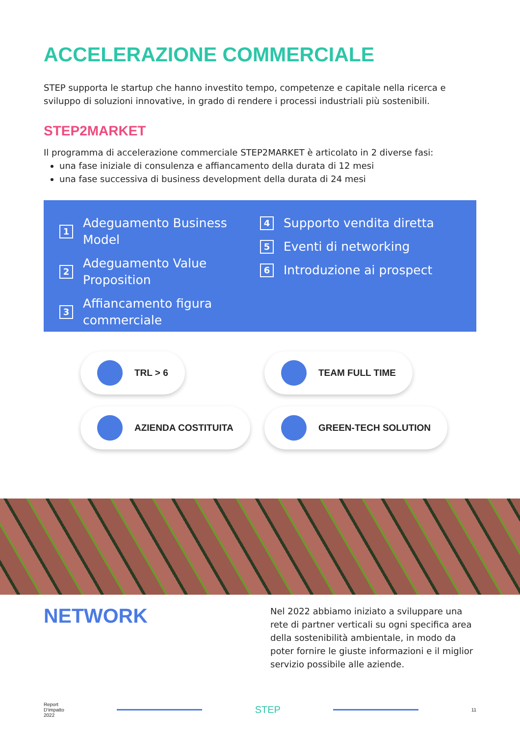ACCELERAZIONE COMMERCIALE
STEP supporta le startup che hanno investito tempo, competenze e capitale nella ricerca e sviluppo di soluzioni innovative, in grado di rendere i processi industriali più sostenibili.
STEP2MARKET
Il programma di accelerazione commerciale STEP2MARKET è articolato in 2 diverse fasi:
una fase iniziale di consulenza e affiancamento della durata di 12 mesi
una fase successiva di business development della durata di 24 mesi
1 Adeguamento Business Model
2 Adeguamento Value
Proposition
3 Affiancamento figura
commerciale
4 Supporto vendita diretta
5 Eventi di networking
6 Introduzione ai prospect
TRL > 6
TEAM FULL TIME
AZIENDA COSTITUITA
GREEN-TECH SOLUTION
NETWORK
Nel 2022 abbiamo iniziato a sviluppare una rete di partner verticali su ogni specifica area della sostenibilità ambientale, in modo da poter fornire le giuste informazioni e il miglior servizio possibile alle aziende.
Report
D'impatto
2022
STEP
11